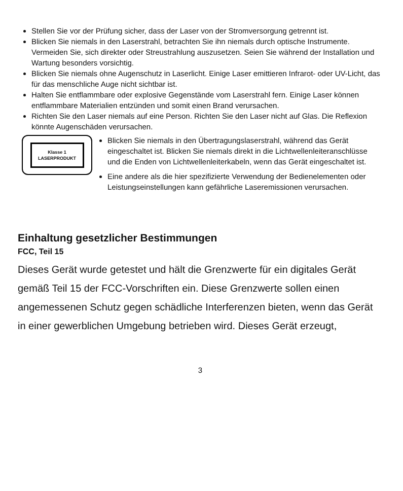Stellen Sie vor der Prüfung sicher, dass der Laser von der Stromversorgung getrennt ist.
Blicken Sie niemals in den Laserstrahl, betrachten Sie ihn niemals durch optische Instrumente. Vermeiden Sie, sich direkter oder Streustrahlung auszusetzen. Seien Sie während der Installation und Wartung besonders vorsichtig.
Blicken Sie niemals ohne Augenschutz in Laserlicht. Einige Laser emittieren Infrarot- oder UV-Licht, das für das menschliche Auge nicht sichtbar ist.
Halten Sie entflammbare oder explosive Gegenstände vom Laserstrahl fern. Einige Laser können entflammbare Materialien entzünden und somit einen Brand verursachen.
Richten Sie den Laser niemals auf eine Person. Richten Sie den Laser nicht auf Glas. Die Reflexion könnte Augenschäden verursachen.
Klasse 1
LASERPRODUKT
Blicken Sie niemals in den Übertragungslaserstrahl, während das Gerät eingeschaltet ist. Blicken Sie niemals direkt in die Lichtwellenleiteranschlüsse und die Enden von Lichtwellenleiterkabeln, wenn das Gerät eingeschaltet ist.
Eine andere als die hier spezifizierte Verwendung der Bedienelementen oder Leistungseinstellungen kann gefährliche Laseremissionen verursachen.
Einhaltung gesetzlicher Bestimmungen
FCC, Teil 15
Dieses Gerät wurde getestet und hält die Grenzwerte für ein digitales Gerät gemäß Teil 15 der FCC-Vorschriften ein. Diese Grenzwerte sollen einen angemessenen Schutz gegen schädliche Interferenzen bieten, wenn das Gerät in einer gewerblichen Umgebung betrieben wird. Dieses Gerät erzeugt,
3